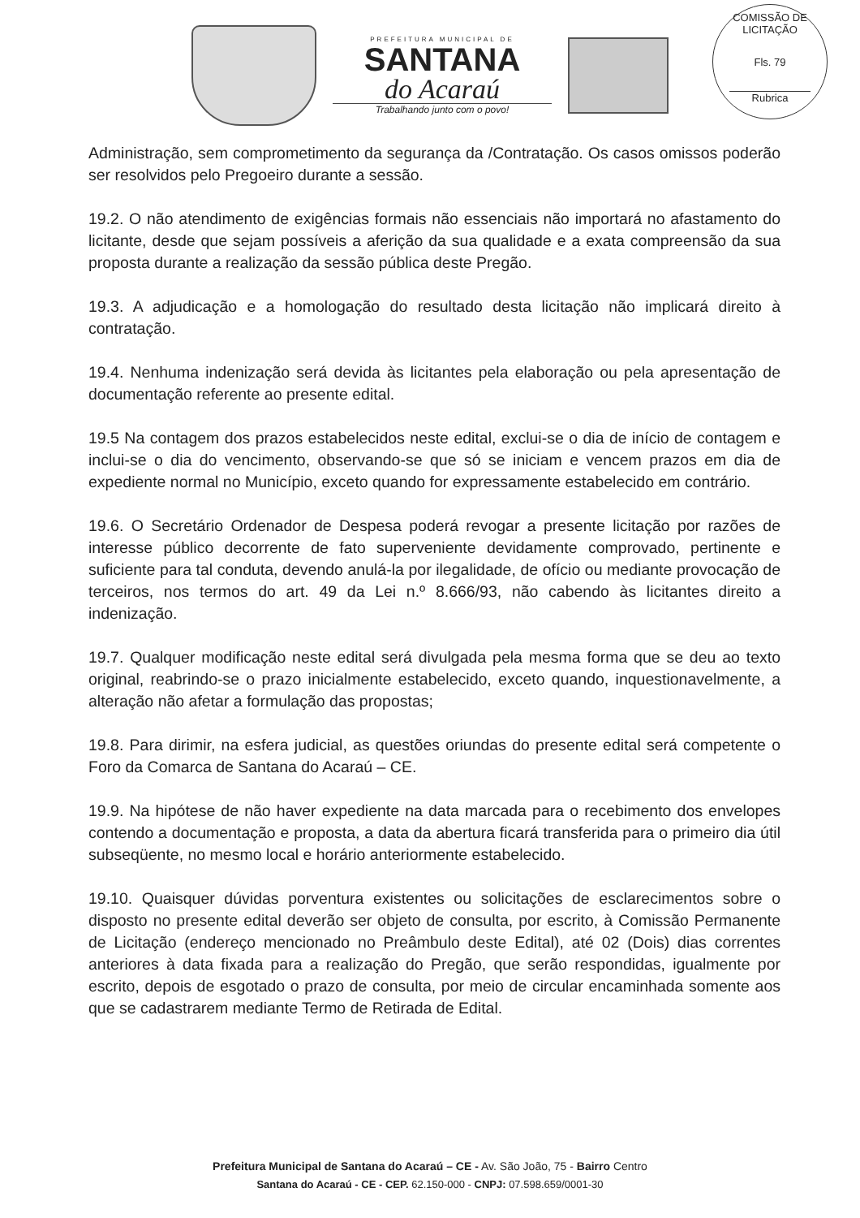PREFEITURA MUNICIPAL DE
SANTANA
do Acaraú
Trabalhando junto com o povo!
COMISSÃO DE LICITAÇÃO
Fls. 79
Rubrica
Administração, sem comprometimento da segurança da /Contratação. Os casos omissos poderão ser resolvidos pelo Pregoeiro durante a sessão.
19.2. O não atendimento de exigências formais não essenciais não importará no afastamento do licitante, desde que sejam possíveis a aferição da sua qualidade e a exata compreensão da sua proposta durante a realização da sessão pública deste Pregão.
19.3. A adjudicação e a homologação do resultado desta licitação não implicará direito à contratação.
19.4. Nenhuma indenização será devida às licitantes pela elaboração ou pela apresentação de documentação referente ao presente edital.
19.5 Na contagem dos prazos estabelecidos neste edital, exclui-se o dia de início de contagem e inclui-se o dia do vencimento, observando-se que só se iniciam e vencem prazos em dia de expediente normal no Município, exceto quando for expressamente estabelecido em contrário.
19.6. O Secretário Ordenador de Despesa poderá revogar a presente licitação por razões de interesse público decorrente de fato superveniente devidamente comprovado, pertinente e suficiente para tal conduta, devendo anulá-la por ilegalidade, de ofício ou mediante provocação de terceiros, nos termos do art. 49 da Lei n.º 8.666/93, não cabendo às licitantes direito a indenização.
19.7. Qualquer modificação neste edital será divulgada pela mesma forma que se deu ao texto original, reabrindo-se o prazo inicialmente estabelecido, exceto quando, inquestionavelmente, a alteração não afetar a formulação das propostas;
19.8. Para dirimir, na esfera judicial, as questões oriundas do presente edital será competente o Foro da Comarca de Santana do Acaraú – CE.
19.9. Na hipótese de não haver expediente na data marcada para o recebimento dos envelopes contendo a documentação e proposta, a data da abertura ficará transferida para o primeiro dia útil subseqüente, no mesmo local e horário anteriormente estabelecido.
19.10. Quaisquer dúvidas porventura existentes ou solicitações de esclarecimentos sobre o disposto no presente edital deverão ser objeto de consulta, por escrito, à Comissão Permanente de Licitação (endereço mencionado no Preâmbulo deste Edital), até 02 (Dois) dias correntes anteriores à data fixada para a realização do Pregão, que serão respondidas, igualmente por escrito, depois de esgotado o prazo de consulta, por meio de circular encaminhada somente aos que se cadastrarem mediante Termo de Retirada de Edital.
Prefeitura Municipal de Santana do Acaraú – CE - Av. São João, 75 - Bairro Centro
Santana do Acaraú - CE - CEP. 62.150-000 - CNPJ: 07.598.659/0001-30